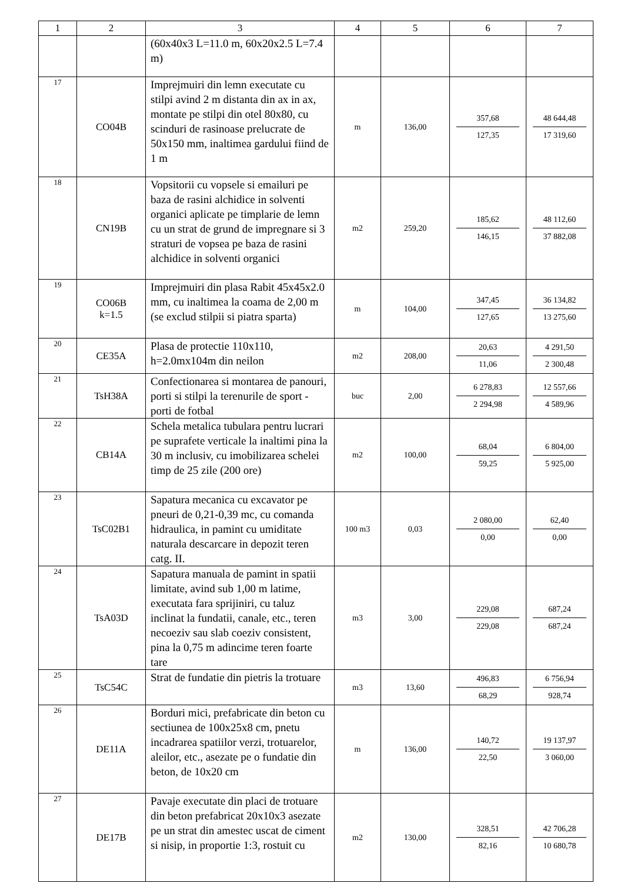| 1 | 2 | 3 | 4 | 5 | 6 | 7 |
| --- | --- | --- | --- | --- | --- | --- |
| | | (60x40x3 L=11.0 m, 60x20x2.5 L=7.4 m) | | | | |
| 17 | CO04B | Imprejmuiri din lemn executate cu stilpi avind 2 m distanta din ax in ax, montate pe stilpi din otel 80x80, cu scinduri de rasinoase prelucrate de 50x150 mm, inaltimea gardului fiind de 1 m | m | 136,00 | 357,68 127,35 | 48 644,48 17 319,60 |
| 18 | CN19B | Vopsitorii cu vopsele si emailuri pe baza de rasini alchidice in solventi organici aplicate pe timplarie de lemn cu un strat de grund de impregnare si 3 straturi de vopsea pe baza de rasini alchidice in solventi organici | m2 | 259,20 | 185,62 146,15 | 48 112,60 37 882,08 |
| 19 | CO06B k=1.5 | Imprejmuiri din plasa Rabit 45x45x2.0 mm, cu inaltimea la coama de 2,00 m (se exclud stilpii si piatra sparta) | m | 104,00 | 347,45 127,65 | 36 134,82 13 275,60 |
| 20 | CE35A | Plasa de protectie 110x110, h=2.0mx104m din neilon | m2 | 208,00 | 20,63 11,06 | 4 291,50 2 300,48 |
| 21 | TsH38A | Confectionarea si montarea de panouri, porti si stilpi la terenurile de sport - porti de fotbal | buc | 2,00 | 6 278,83 2 294,98 | 12 557,66 4 589,96 |
| 22 | CB14A | Schela metalica tubulara pentru lucrari pe suprafete verticale la inaltimi pina la 30 m inclusiv, cu imobilizarea schelei timp de 25 zile (200 ore) | m2 | 100,00 | 68,04 59,25 | 6 804,00 5 925,00 |
| 23 | TsC02B1 | Sapatura mecanica cu excavator pe pneuri de 0,21-0,39 mc, cu comanda hidraulica, in pamint cu umiditate naturala descarcare in depozit teren catg. II. | 100 m3 | 0,03 | 2 080,00 0,00 | 62,40 0,00 |
| 24 | TsA03D | Sapatura manuala de pamint in spatii limitate, avind sub 1,00 m latime, executata fara sprijiniri, cu taluz inclinat la fundatii, canale, etc., teren necoeziv sau slab coeziv consistent, pina la 0,75 m adincime teren foarte tare | m3 | 3,00 | 229,08 229,08 | 687,24 687,24 |
| 25 | TsC54C | Strat de fundatie din pietris la trotuare | m3 | 13,60 | 496,83 68,29 | 6 756,94 928,74 |
| 26 | DE11A | Borduri mici, prefabricate din beton cu sectiunea de 100x25x8 cm, pnetu incadrarea spatiilor verzi, trotuarelor, aleilor, etc., asezate pe o fundatie din beton, de 10x20 cm | m | 136,00 | 140,72 22,50 | 19 137,97 3 060,00 |
| 27 | DE17B | Pavaje executate din placi de trotuare din beton prefabricat 20x10x3 asezate pe un strat din amestec uscat de ciment si nisip, in proportie 1:3, rostuit cu | m2 | 130,00 | 328,51 82,16 | 42 706,28 10 680,78 |